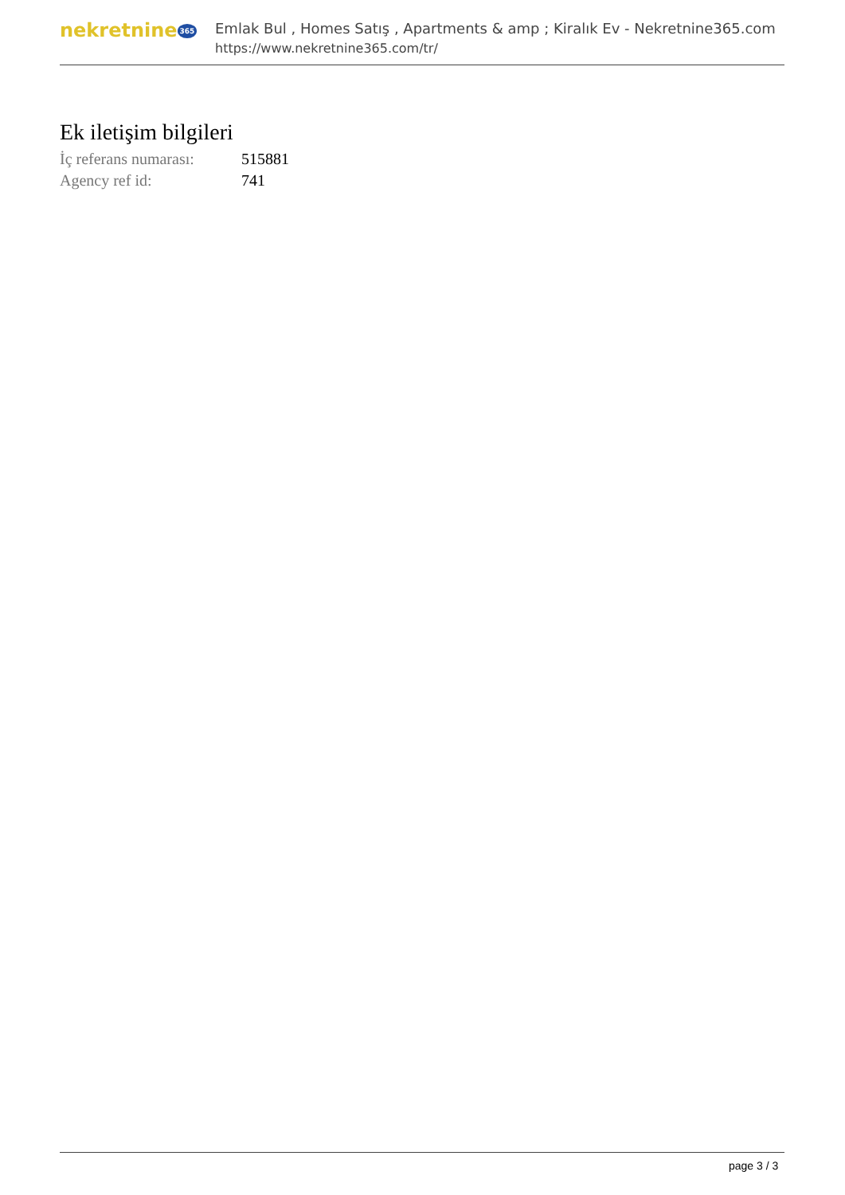nekretnine 365
Emlak Bul , Homes Satış , Apartments & amp ; Kiralık Ev - Nekretnine365.com
https://www.nekretnine365.com/tr/
Ek iletişim bilgileri
| İç referans numarası: | 515881 |
| Agency ref id: | 741 |
page 3 / 3